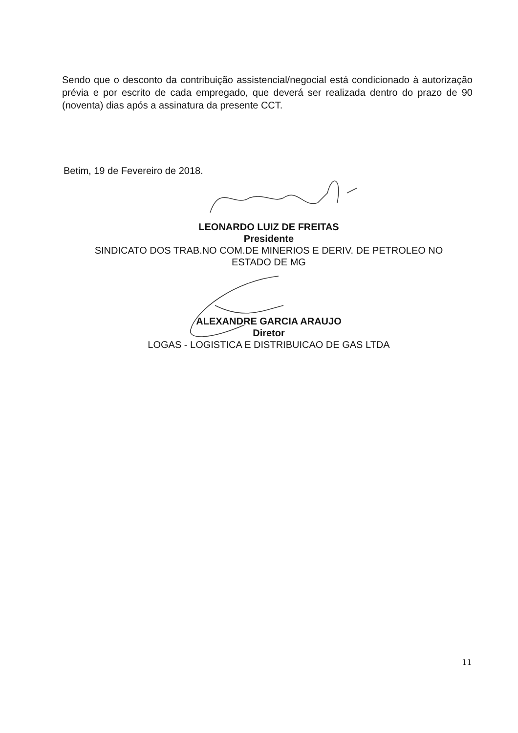Sendo que o desconto da contribuição assistencial/negocial está condicionado à autorização prévia e por escrito de cada empregado, que deverá ser realizada dentro do prazo de 90 (noventa) dias após a assinatura da presente CCT.
Betim, 19 de Fevereiro de 2018.
LEONARDO LUIZ DE FREITAS
Presidente
SINDICATO DOS TRAB.NO COM.DE MINERIOS E DERIV. DE PETROLEO NO ESTADO DE MG
ALEXANDRE GARCIA ARAUJO
Diretor
LOGAS - LOGISTICA E DISTRIBUICAO DE GAS LTDA
11